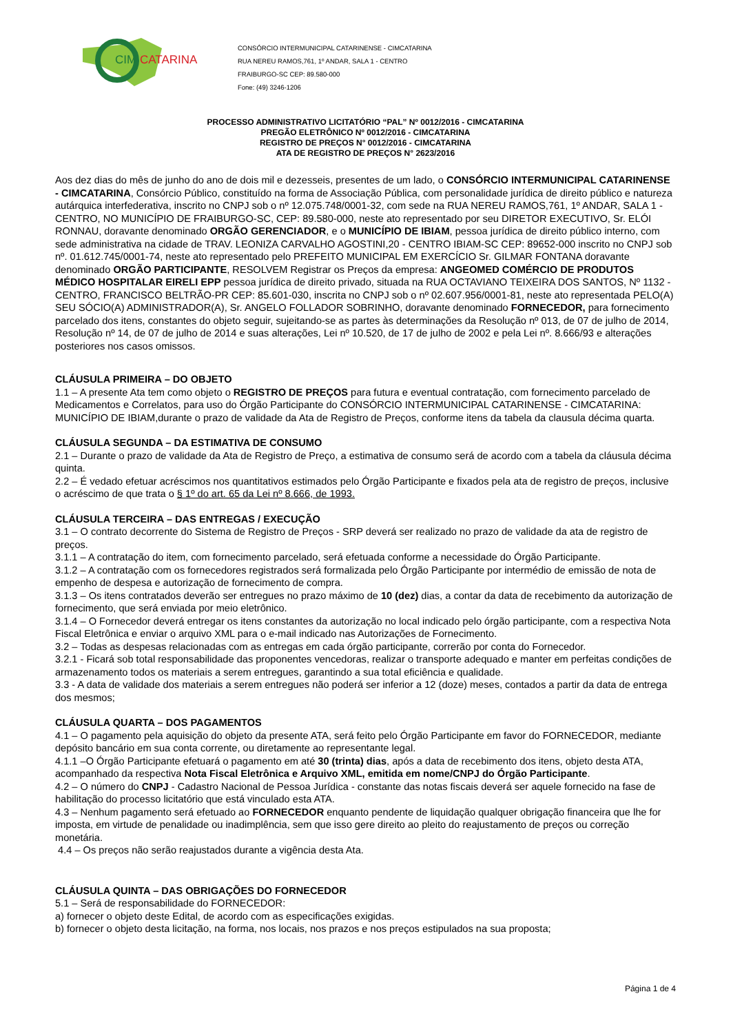CIM
CATARINA
CONSÓRCIO INTERMUNICIPAL CATARINENSE - CIMCATARINA
RUA NEREU RAMOS,761, 1º ANDAR, SALA 1 - CENTRO
FRAIBURGO-SC CEP: 89.580-000
Fone: (49) 3246-1206
PROCESSO ADMINISTRATIVO LICITATÓRIO “PAL” Nº 0012/2016 - CIMCATARINA
PREGÃO ELETRÔNICO Nº 0012/2016 - CIMCATARINA
REGISTRO DE PREÇOS N° 0012/2016 - CIMCATARINA
ATA DE REGISTRO DE PREÇOS N° 2623/2016
Aos dez dias do mês de junho do ano de dois mil e dezesseis, presentes de um lado, o CONSÓRCIO INTERMUNICIPAL CATARINENSE - CIMCATARINA, Consórcio Público, constituído na forma de Associação Pública, com personalidade jurídica de direito público e natureza autárquica interfederativa, inscrito no CNPJ sob o nº 12.075.748/0001-32, com sede na RUA NEREU RAMOS,761, 1º ANDAR, SALA 1 - CENTRO, NO MUNICÍPIO DE FRAIBURGO-SC, CEP: 89.580-000, neste ato representado por seu DIRETOR EXECUTIVO, Sr. ELÓI RONNAU, doravante denominado ORGÃO GERENCIADOR, e o MUNICÍPIO DE IBIAM, pessoa jurídica de direito público interno, com sede administrativa na cidade de TRAV. LEONIZA CARVALHO AGOSTINI,20 - CENTRO IBIAM-SC CEP: 89652-000 inscrito no CNPJ sob nº. 01.612.745/0001-74, neste ato representado pelo PREFEITO MUNICIPAL EM EXERCÍCIO Sr. GILMAR FONTANA doravante denominado ORGÃO PARTICIPANTE, RESOLVEM Registrar os Preços da empresa: ANGEOMED COMÉRCIO DE PRODUTOS MÉDICO HOSPITALAR EIRELI EPP pessoa jurídica de direito privado, situada na RUA OCTAVIANO TEIXEIRA DOS SANTOS, Nº 1132 - CENTRO, FRANCISCO BELTRÃO-PR CEP: 85.601-030, inscrita no CNPJ sob o nº 02.607.956/0001-81, neste ato representada PELO(A) SEU SÓCIO(A) ADMINISTRADOR(A), Sr. ANGELO FOLLADOR SOBRINHO, doravante denominado FORNECEDOR, para fornecimento parcelado dos itens, constantes do objeto seguir, sujeitando-se as partes às determinações da Resolução nº 013, de 07 de julho de 2014, Resolução nº 14, de 07 de julho de 2014 e suas alterações, Lei nº 10.520, de 17 de julho de 2002 e pela Lei nº. 8.666/93 e alterações posteriores nos casos omissos.
CLÁUSULA PRIMEIRA – DO OBJETO
1.1 – A presente Ata tem como objeto o REGISTRO DE PREÇOS para futura e eventual contratação, com fornecimento parcelado de Medicamentos e Correlatos, para uso do Órgão Participante do CONSÓRCIO INTERMUNICIPAL CATARINENSE - CIMCATARINA: MUNICÍPIO DE IBIAM,durante o prazo de validade da Ata de Registro de Preços, conforme itens da tabela da clausula décima quarta.
CLÁUSULA SEGUNDA – DA ESTIMATIVA DE CONSUMO
2.1 – Durante o prazo de validade da Ata de Registro de Preço, a estimativa de consumo será de acordo com a tabela da cláusula décima quinta.
2.2 – É vedado efetuar acréscimos nos quantitativos estimados pelo Órgão Participante e fixados pela ata de registro de preços, inclusive o acréscimo de que trata o § 1º do art. 65 da Lei nº 8.666, de 1993.
CLÁUSULA TERCEIRA – DAS ENTREGAS / EXECUÇÃO
3.1 – O contrato decorrente do Sistema de Registro de Preços - SRP deverá ser realizado no prazo de validade da ata de registro de preços.
3.1.1 – A contratação do item, com fornecimento parcelado, será efetuada conforme a necessidade do Órgão Participante.
3.1.2 – A contratação com os fornecedores registrados será formalizada pelo Órgão Participante por intermédio de emissão de nota de empenho de despesa e autorização de fornecimento de compra.
3.1.3 – Os itens contratados deverão ser entregues no prazo máximo de 10 (dez) dias, a contar da data de recebimento da autorização de fornecimento, que será enviada por meio eletrônico.
3.1.4 – O Fornecedor deverá entregar os itens constantes da autorização no local indicado pelo órgão participante, com a respectiva Nota Fiscal Eletrônica e enviar o arquivo XML para o e-mail indicado nas Autorizações de Fornecimento.
3.2 – Todas as despesas relacionadas com as entregas em cada órgão participante, correrão por conta do Fornecedor.
3.2.1 - Ficará sob total responsabilidade das proponentes vencedoras, realizar o transporte adequado e manter em perfeitas condições de armazenamento todos os materiais a serem entregues, garantindo a sua total eficiência e qualidade.
3.3 - A data de validade dos materiais a serem entregues não poderá ser inferior a 12 (doze) meses, contados a partir da data de entrega dos mesmos;
CLÁUSULA QUARTA – DOS PAGAMENTOS
4.1 – O pagamento pela aquisição do objeto da presente ATA, será feito pelo Órgão Participante em favor do FORNECEDOR, mediante depósito bancário em sua conta corrente, ou diretamente ao representante legal.
4.1.1 –O Órgão Participante efetuará o pagamento em até 30 (trinta) dias, após a data de recebimento dos itens, objeto desta ATA, acompanhado da respectiva Nota Fiscal Eletrônica e Arquivo XML, emitida em nome/CNPJ do Órgão Participante.
4.2 – O número do CNPJ - Cadastro Nacional de Pessoa Jurídica - constante das notas fiscais deverá ser aquele fornecido na fase de habilitação do processo licitatório que está vinculado esta ATA.
4.3 – Nenhum pagamento será efetuado ao FORNECEDOR enquanto pendente de liquidação qualquer obrigação financeira que lhe for imposta, em virtude de penalidade ou inadimplência, sem que isso gere direito ao pleito do reajustamento de preços ou correção monetária.
4.4 – Os preços não serão reajustados durante a vigência desta Ata.
CLÁUSULA QUINTA – DAS OBRIGAÇÕES DO FORNECEDOR
5.1 – Será de responsabilidade do FORNECEDOR:
a) fornecer o objeto deste Edital, de acordo com as especificações exigidas.
b) fornecer o objeto desta licitação, na forma, nos locais, nos prazos e nos preços estipulados na sua proposta;
Página 1 de 4